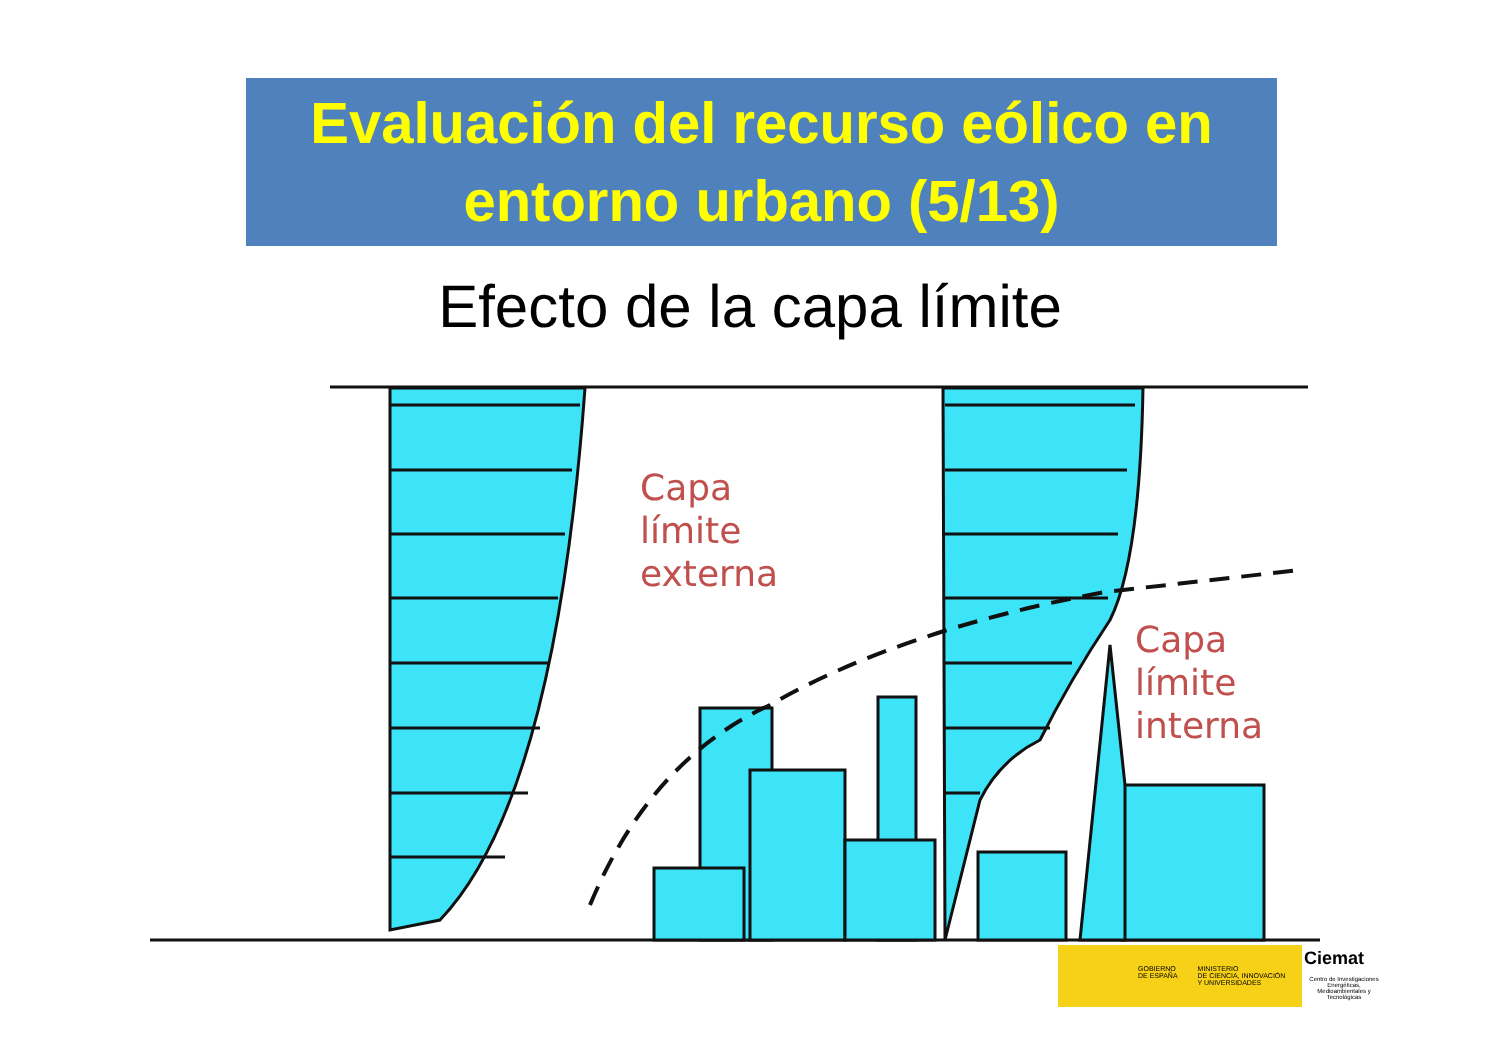Evaluación del recurso eólico en
entorno urbano (5/13)
Efecto de la capa límite
Capa
límite
externa
Capa
límite
interna
GOBIERNO
DE ESPAÑA MINISTERIO
DE CIENCIA, INNOVACIÓN
Y UNIVERSIDADES
Ciemat
Centro de Investigaciones Energéticas, Medioambientales y Tecnológicas